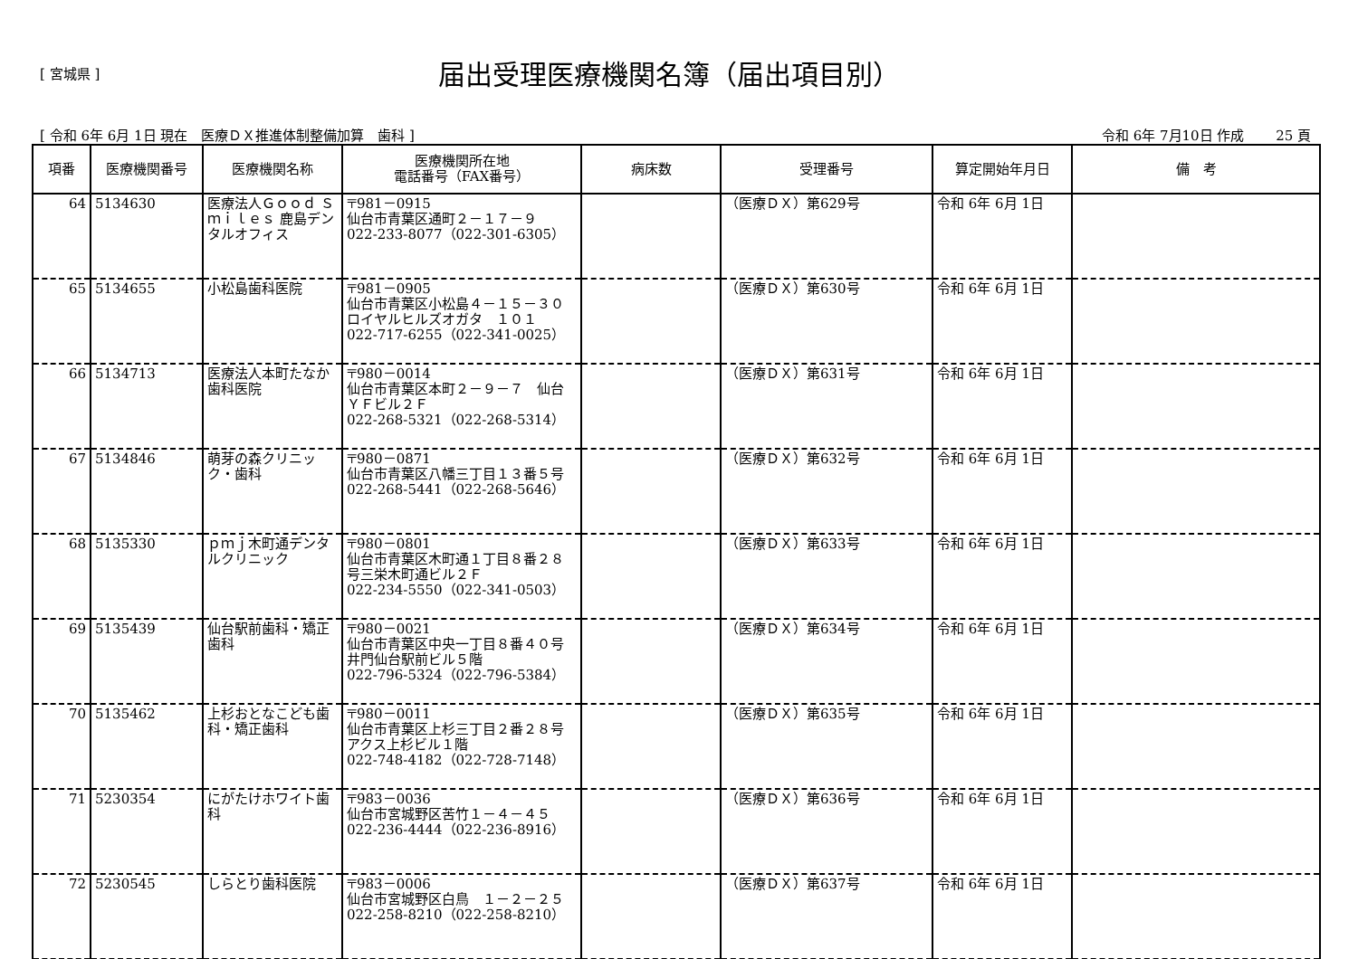[ 宮城県 ]
届出受理医療機関名簿（届出項目別）
[ 令和 6年 6月 1日 現在　医療ＤＸ推進体制整備加算　歯科 ] 令和 6年 7月10日 作成　　 25 頁
| 項番 | 医療機関番号 | 医療機関名称 | 医療機関所在地 電話番号（FAX番号） | 病床数 | 受理番号 | 算定開始年月日 | 備 考 |
| --- | --- | --- | --- | --- | --- | --- | --- |
| 64 | 5134630 | 医療法人Ｇｏｏｄ Ｓｍｉｌｅｓ 鹿島デンタルオフィス | 〒981－0915 仙台市青葉区通町２－１７－９ 022-233-8077（022-301-6305） | | （医療ＤＸ）第629号 | 令和 6年 6月 1日 | |
| 65 | 5134655 | 小松島歯科医院 | 〒981－0905 仙台市青葉区小松島４－１５－３０ロイヤルヒルズオガタ １０１ 022-717-6255（022-341-0025） | | （医療ＤＸ）第630号 | 令和 6年 6月 1日 | |
| 66 | 5134713 | 医療法人本町たなか歯科医院 | 〒980－0014 仙台市青葉区本町２－９－７ 仙台ＹＦビル２Ｆ 022-268-5321（022-268-5314） | | （医療ＤＸ）第631号 | 令和 6年 6月 1日 | |
| 67 | 5134846 | 萌芽の森クリニック・歯科 | 〒980－0871 仙台市青葉区八幡三丁目１３番５号 022-268-5441（022-268-5646） | | （医療ＤＸ）第632号 | 令和 6年 6月 1日 | |
| 68 | 5135330 | ｐｍｊ木町通デンタルクリニック | 〒980－0801 仙台市青葉区木町通１丁目８番２８号三栄木町通ビル２Ｆ 022-234-5550（022-341-0503） | | （医療ＤＸ）第633号 | 令和 6年 6月 1日 | |
| 69 | 5135439 | 仙台駅前歯科・矯正歯科 | 〒980－0021 仙台市青葉区中央一丁目８番４０号井門仙台駅前ビル５階 022-796-5324（022-796-5384） | | （医療ＤＸ）第634号 | 令和 6年 6月 1日 | |
| 70 | 5135462 | 上杉おとなこども歯科・矯正歯科 | 〒980－0011 仙台市青葉区上杉三丁目２番２８号アクス上杉ビル１階 022-748-4182（022-728-7148） | | （医療ＤＸ）第635号 | 令和 6年 6月 1日 | |
| 71 | 5230354 | にがたけホワイト歯科 | 〒983－0036 仙台市宮城野区苦竹１－４－４５ 022-236-4444（022-236-8916） | | （医療ＤＸ）第636号 | 令和 6年 6月 1日 | |
| 72 | 5230545 | しらとり歯科医院 | 〒983－0006 仙台市宮城野区白鳥 １－２－２５ 022-258-8210（022-258-8210） | | （医療ＤＸ）第637号 | 令和 6年 6月 1日 | |